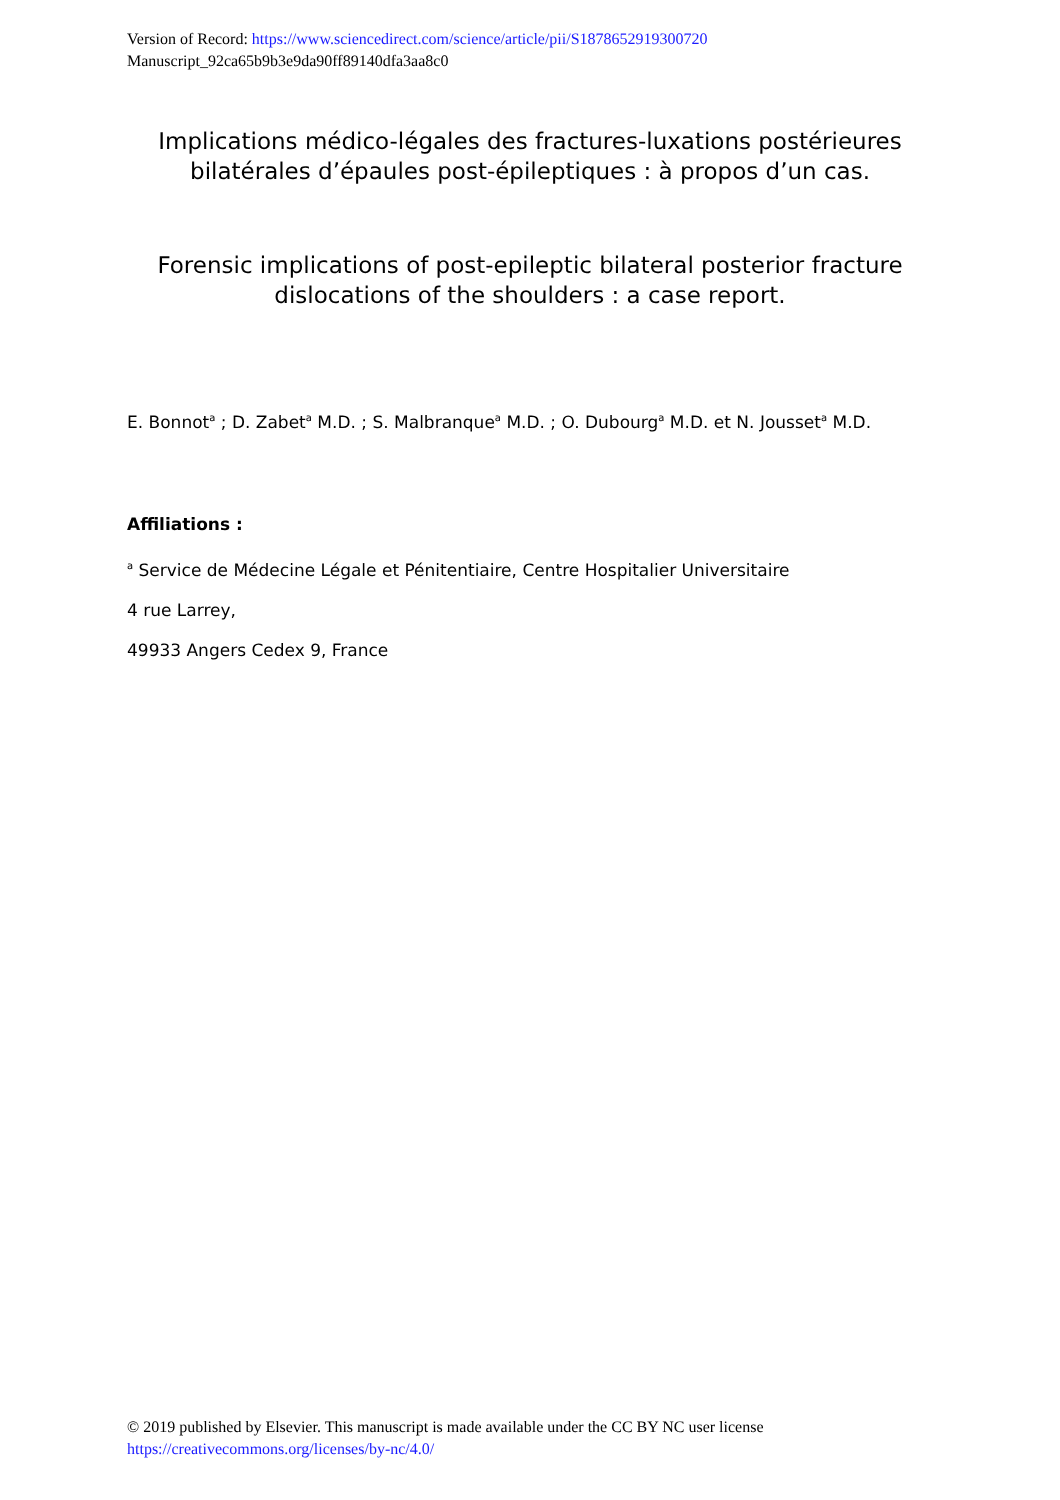Version of Record: https://www.sciencedirect.com/science/article/pii/S1878652919300720
Manuscript_92ca65b9b3e9da90ff89140dfa3aa8c0
Implications médico-légales des fractures-luxations postérieures bilatérales d’épaules post-épileptiques : à propos d’un cas.
Forensic implications of post-epileptic bilateral posterior fracture dislocations of the shoulders : a case report.
E. Bonnot<sup>a</sup> ; D. Zabet<sup>a</sup> M.D. ; S. Malbranque<sup>a</sup> M.D. ; O. Dubourg<sup>a</sup> M.D. et N. Jousset<sup>a</sup> M.D.
Affiliations :
<sup>a</sup> Service de Médecine Légale et Pénitentiaire, Centre Hospitalier Universitaire
4 rue Larrey,
49933 Angers Cedex 9, France
© 2019 published by Elsevier. This manuscript is made available under the CC BY NC user license
https://creativecommons.org/licenses/by-nc/4.0/